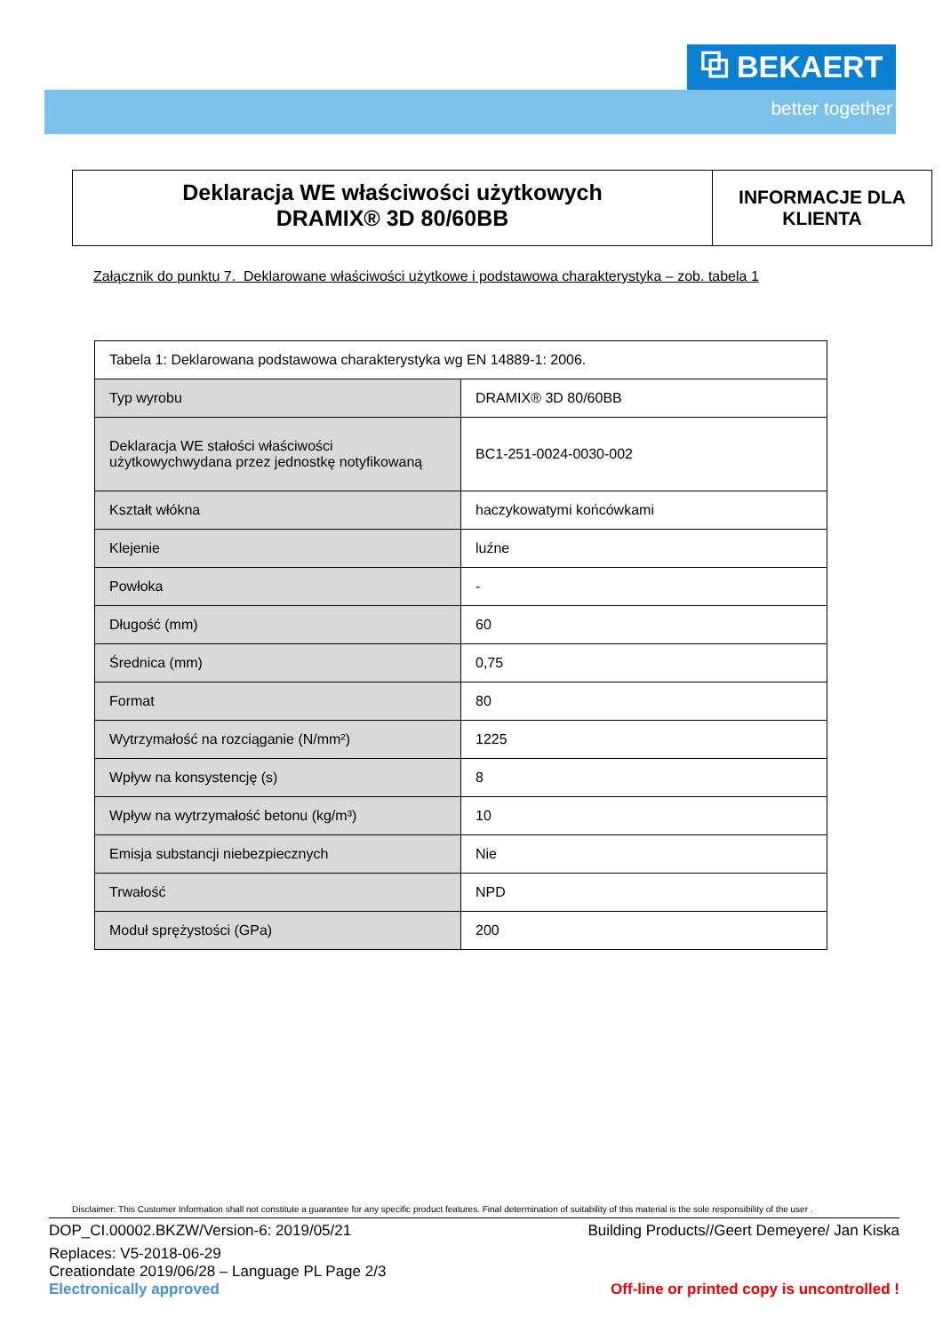⧉ BEKAERT
better together
Deklaracja WE właściwości użytkowych
DRAMIX® 3D 80/60BB
INFORMACJE DLA
KLIENTA
Załącznik do punktu 7. Deklarowane właściwości użytkowe i podstawowa charakterystyka – zob. tabela 1
| Tabela 1: Deklarowana podstawowa charakterystyka wg EN 14889-1: 2006. | |
| Typ wyrobu | DRAMIX® 3D 80/60BB |
| Deklaracja WE stałości właściwości użytkowychwydana przez jednostkę notyfikowaną | BC1-251-0024-0030-002 |
| Kształt włókna | haczykowatymi końcówkami |
| Klejenie | luźne |
| Powłoka | - |
| Długość (mm) | 60 |
| Średnica (mm) | 0,75 |
| Format | 80 |
| Wytrzymałość na rozciąganie (N/mm²) | 1225 |
| Wpływ na konsystencję (s) | 8 |
| Wpływ na wytrzymałość betonu (kg/m³) | 10 |
| Emisja substancji niebezpiecznych | Nie |
| Trwałość | NPD |
| Moduł sprężystości (GPa) | 200 |
Disclaimer: This Customer Information shall not constitute a guarantee for any specific product features. Final determination of suitability of this material is the sole responsibility of the user .
DOP_CI.00002.BKZW/Version-6: 2019/05/21 Building Products//Geert Demeyere/ Jan Kiska
Replaces: V5-2018-06-29
Creationdate 2019/06/28 – Language PL Page 2/3
Electronically approved Off-line or printed copy is uncontrolled !